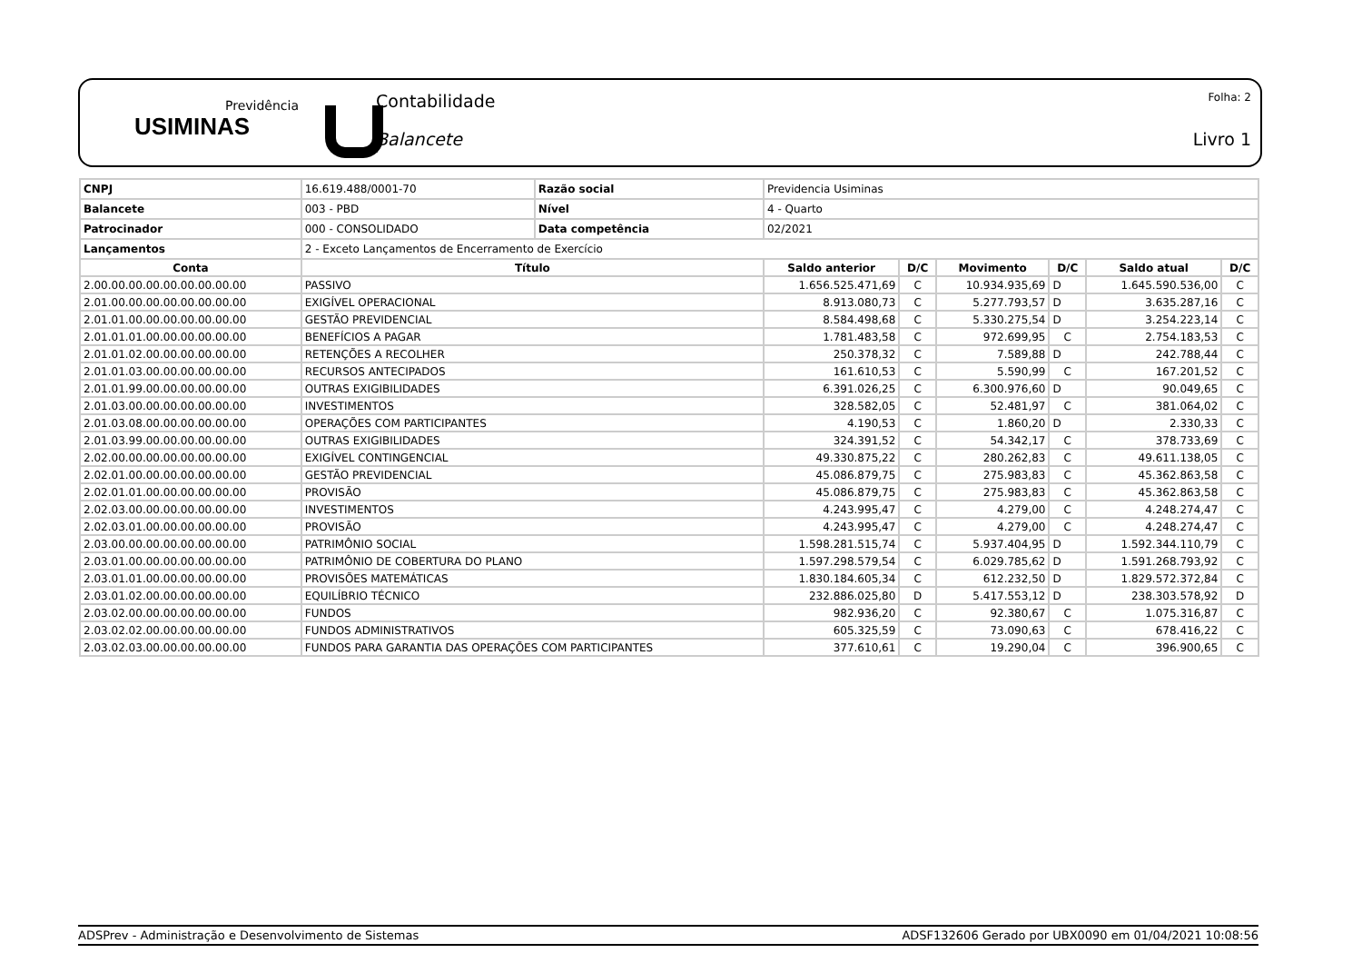Previdência
USIMINAS
Contabilidade
Balancete
Folha: 2
Livro 1
| CNPJ | 16.619.488/0001-70 | Razão social | Previdencia Usiminas | | | | | |
| Balancete | 003 - PBD | Nível | 4 - Quarto | | | | | |
| Patrocinador | 000 - CONSOLIDADO | Data competência | 02/2021 | | | | | |
| Lançamentos | 2 - Exceto Lançamentos de Encerramento de Exercício | | | | | | | |
| Conta | Título | | Saldo anterior | D/C | Movimento | D/C | Saldo atual | D/C |
| 2.00.00.00.00.00.00.00.00.00 | PASSIVO | | 1.656.525.471,69 | C | 10.934.935,69 | D | 1.645.590.536,00 | C |
| 2.01.00.00.00.00.00.00.00.00 | EXIGÍVEL OPERACIONAL | | 8.913.080,73 | C | 5.277.793,57 | D | 3.635.287,16 | C |
| 2.01.01.00.00.00.00.00.00.00 | GESTÃO PREVIDENCIAL | | 8.584.498,68 | C | 5.330.275,54 | D | 3.254.223,14 | C |
| 2.01.01.01.00.00.00.00.00.00 | BENEFÍCIOS A PAGAR | | 1.781.483,58 | C | 972.699,95 | C | 2.754.183,53 | C |
| 2.01.01.02.00.00.00.00.00.00 | RETENÇÕES A RECOLHER | | 250.378,32 | C | 7.589,88 | D | 242.788,44 | C |
| 2.01.01.03.00.00.00.00.00.00 | RECURSOS ANTECIPADOS | | 161.610,53 | C | 5.590,99 | C | 167.201,52 | C |
| 2.01.01.99.00.00.00.00.00.00 | OUTRAS EXIGIBILIDADES | | 6.391.026,25 | C | 6.300.976,60 | D | 90.049,65 | C |
| 2.01.03.00.00.00.00.00.00.00 | INVESTIMENTOS | | 328.582,05 | C | 52.481,97 | C | 381.064,02 | C |
| 2.01.03.08.00.00.00.00.00.00 | OPERAÇÕES COM PARTICIPANTES | | 4.190,53 | C | 1.860,20 | D | 2.330,33 | C |
| 2.01.03.99.00.00.00.00.00.00 | OUTRAS EXIGIBILIDADES | | 324.391,52 | C | 54.342,17 | C | 378.733,69 | C |
| 2.02.00.00.00.00.00.00.00.00 | EXIGÍVEL CONTINGENCIAL | | 49.330.875,22 | C | 280.262,83 | C | 49.611.138,05 | C |
| 2.02.01.00.00.00.00.00.00.00 | GESTÃO PREVIDENCIAL | | 45.086.879,75 | C | 275.983,83 | C | 45.362.863,58 | C |
| 2.02.01.01.00.00.00.00.00.00 | PROVISÃO | | 45.086.879,75 | C | 275.983,83 | C | 45.362.863,58 | C |
| 2.02.03.00.00.00.00.00.00.00 | INVESTIMENTOS | | 4.243.995,47 | C | 4.279,00 | C | 4.248.274,47 | C |
| 2.02.03.01.00.00.00.00.00.00 | PROVISÃO | | 4.243.995,47 | C | 4.279,00 | C | 4.248.274,47 | C |
| 2.03.00.00.00.00.00.00.00.00 | PATRIMÔNIO SOCIAL | | 1.598.281.515,74 | C | 5.937.404,95 | D | 1.592.344.110,79 | C |
| 2.03.01.00.00.00.00.00.00.00 | PATRIMÔNIO DE COBERTURA DO PLANO | | 1.597.298.579,54 | C | 6.029.785,62 | D | 1.591.268.793,92 | C |
| 2.03.01.01.00.00.00.00.00.00 | PROVISÕES MATEMÁTICAS | | 1.830.184.605,34 | C | 612.232,50 | D | 1.829.572.372,84 | C |
| 2.03.01.02.00.00.00.00.00.00 | EQUILÍBRIO TÉCNICO | | 232.886.025,80 | D | 5.417.553,12 | D | 238.303.578,92 | D |
| 2.03.02.00.00.00.00.00.00.00 | FUNDOS | | 982.936,20 | C | 92.380,67 | C | 1.075.316,87 | C |
| 2.03.02.02.00.00.00.00.00.00 | FUNDOS ADMINISTRATIVOS | | 605.325,59 | C | 73.090,63 | C | 678.416,22 | C |
| 2.03.02.03.00.00.00.00.00.00 | FUNDOS PARA GARANTIA DAS OPERAÇÕES COM PARTICIPANTES | | 377.610,61 | C | 19.290,04 | C | 396.900,65 | C |
ADSPrev - Administração e Desenvolvimento de Sistemas ADSF132606 Gerado por UBX0090 em 01/04/2021 10:08:56